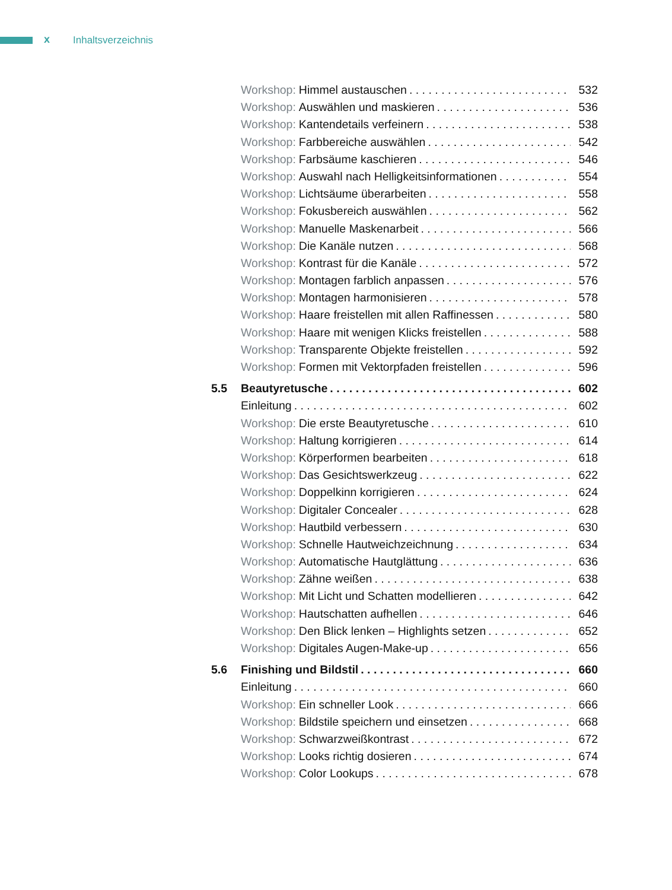x Inhaltsverzeichnis
Workshop: Himmel austauschen 532
Workshop: Auswählen und maskieren 536
Workshop: Kantendetails verfeinern 538
Workshop: Farbbereiche auswählen 542
Workshop: Farbsäume kaschieren 546
Workshop: Auswahl nach Helligkeitsinformationen 554
Workshop: Lichtsäume überarbeiten 558
Workshop: Fokusbereich auswählen 562
Workshop: Manuelle Maskenarbeit 566
Workshop: Die Kanäle nutzen 568
Workshop: Kontrast für die Kanäle 572
Workshop: Montagen farblich anpassen 576
Workshop: Montagen harmonisieren 578
Workshop: Haare freistellen mit allen Raffinessen 580
Workshop: Haare mit wenigen Klicks freistellen 588
Workshop: Transparente Objekte freistellen 592
Workshop: Formen mit Vektorpfaden freistellen 596
5.5 Beautyretusche 602
Einleitung 602
Workshop: Die erste Beautyretusche 610
Workshop: Haltung korrigieren 614
Workshop: Körperformen bearbeiten 618
Workshop: Das Gesichtswerkzeug 622
Workshop: Doppelkinn korrigieren 624
Workshop: Digitaler Concealer 628
Workshop: Hautbild verbessern 630
Workshop: Schnelle Hautweichzeichnung 634
Workshop: Automatische Hautglättung 636
Workshop: Zähne weißen 638
Workshop: Mit Licht und Schatten modellieren 642
Workshop: Hautschatten aufhellen 646
Workshop: Den Blick lenken – Highlights setzen 652
Workshop: Digitales Augen-Make-up 656
5.6 Finishing und Bildstil 660
Einleitung 660
Workshop: Ein schneller Look 666
Workshop: Bildstile speichern und einsetzen 668
Workshop: Schwarzweißkontrast 672
Workshop: Looks richtig dosieren 674
Workshop: Color Lookups 678